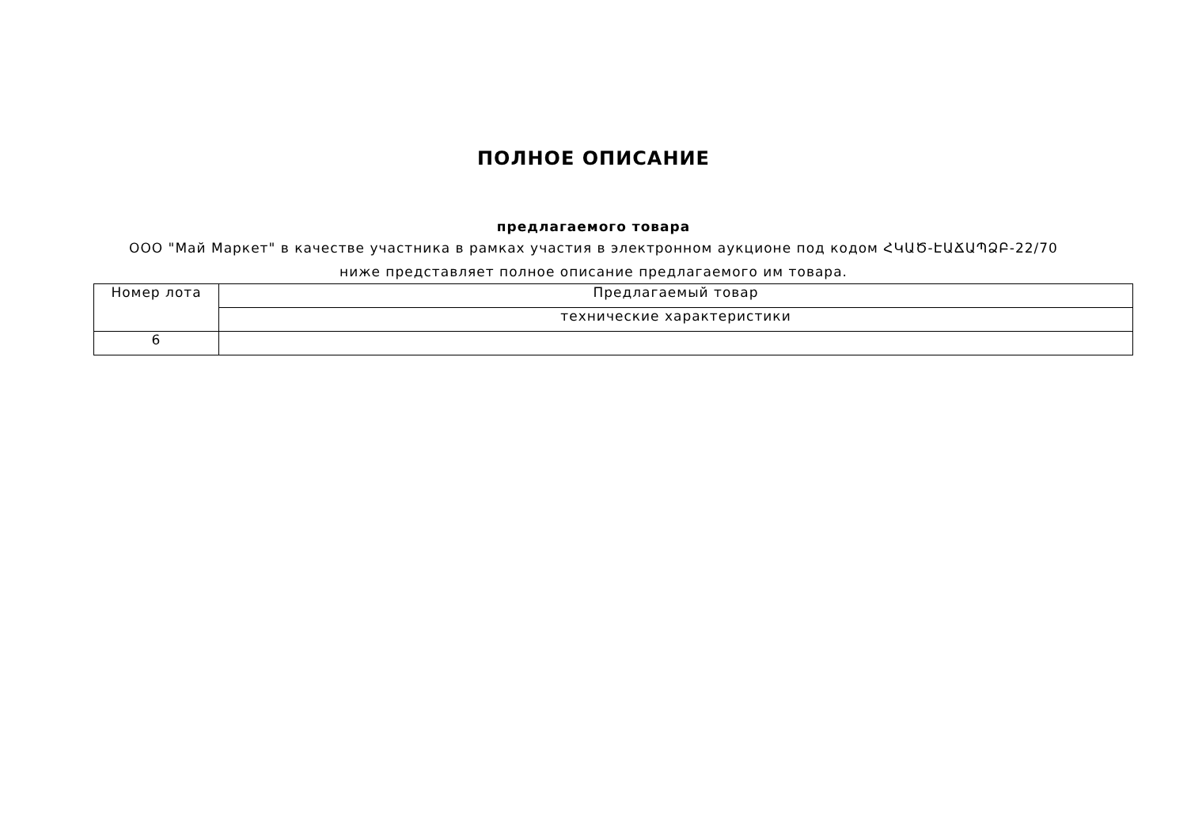ПОЛНОЕ ОПИСАНИЕ
предлагаемого товара
ООО "Май Маркет" в качестве участника в рамках участия в электронном аукционе под кодом ՀԿԱԾ-ԷԱՃԱՊՁԲ-22/70 ниже представляет полное описание предлагаемого им товара.
| Номер лота | Предлагаемый товар |
| --- | --- |
| | технические характеристики |
| 6 | |